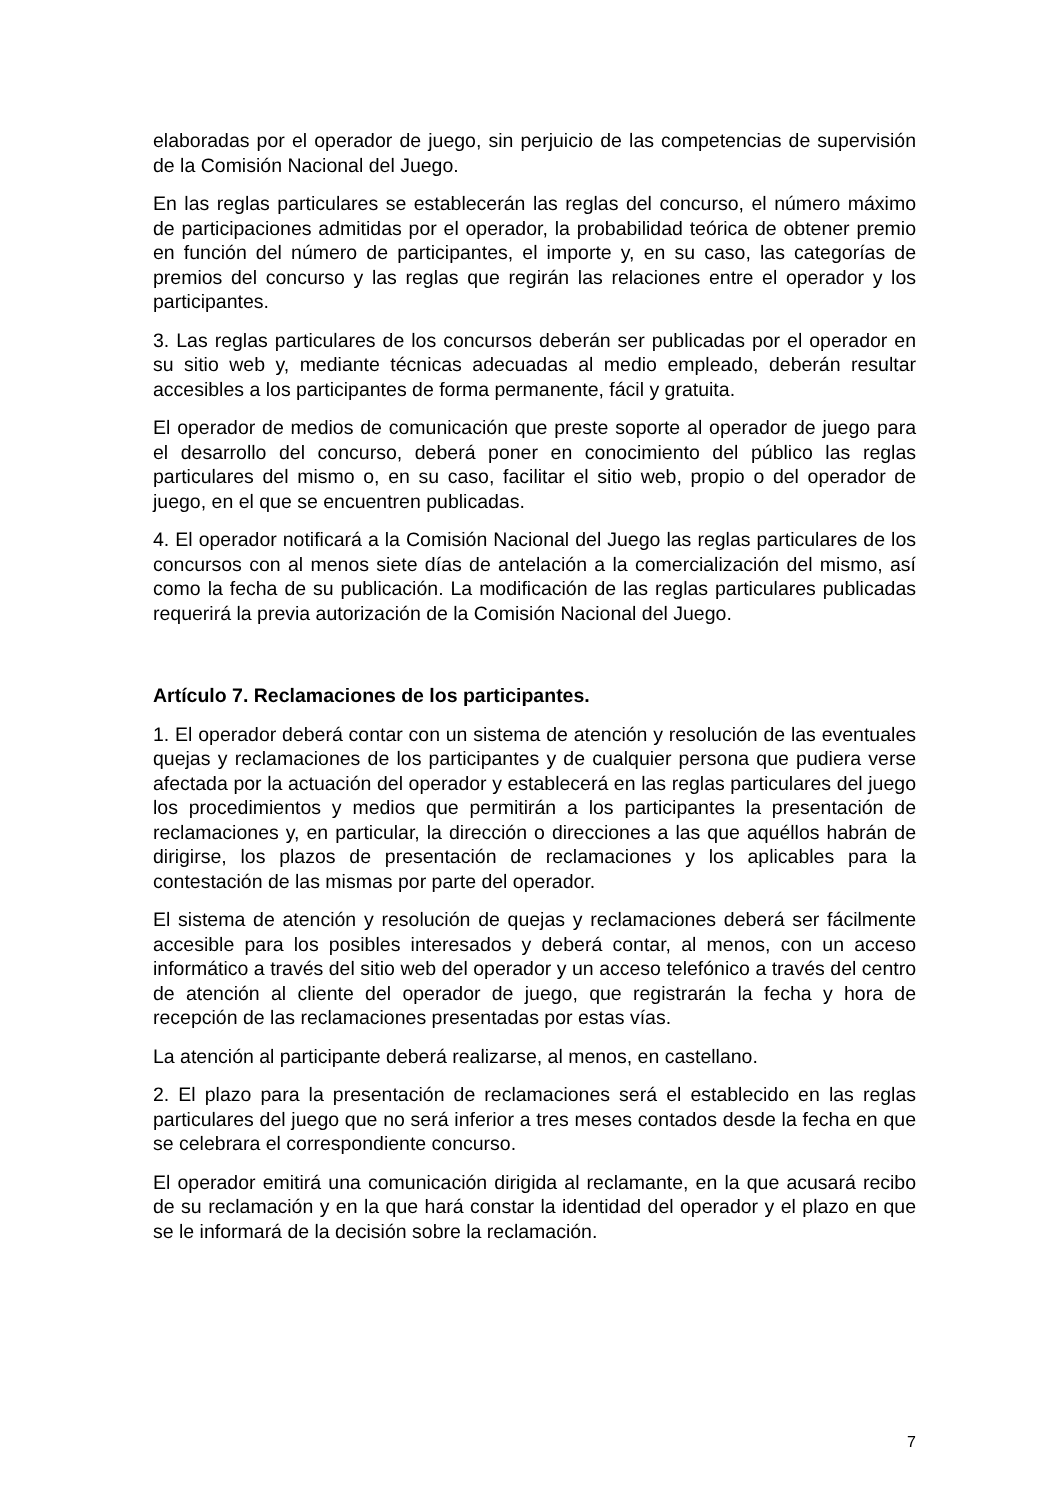elaboradas por el operador de juego, sin perjuicio de las competencias de supervisión de la Comisión Nacional del Juego.
En las reglas particulares se establecerán las reglas del concurso, el número máximo de participaciones admitidas por el operador, la probabilidad teórica de obtener premio en función del número de participantes, el importe y, en su caso, las categorías de premios del concurso y las reglas que regirán las relaciones entre el operador y los participantes.
3. Las reglas particulares de los concursos deberán ser publicadas por el operador en su sitio web y, mediante técnicas adecuadas al medio empleado, deberán resultar accesibles a los participantes de forma permanente, fácil y gratuita.
El operador de medios de comunicación que preste soporte al operador de juego para el desarrollo del concurso, deberá poner en conocimiento del público las reglas particulares del mismo o, en su caso, facilitar el sitio web, propio o del operador de juego, en el que se encuentren publicadas.
4. El operador notificará a la Comisión Nacional del Juego las reglas particulares de los concursos con al menos siete días de antelación a la comercialización del mismo, así como la fecha de su publicación. La modificación de las reglas particulares publicadas requerirá la previa autorización de la Comisión Nacional del Juego.
Artículo 7. Reclamaciones de los participantes.
1. El operador deberá contar con un sistema de atención y resolución de las eventuales quejas y reclamaciones de los participantes y de cualquier persona que pudiera verse afectada por la actuación del operador y establecerá en las reglas particulares del juego los procedimientos y medios que permitirán a los participantes la presentación de reclamaciones y, en particular, la dirección o direcciones a las que aquéllos habrán de dirigirse, los plazos de presentación de reclamaciones y los aplicables para la contestación de las mismas por parte del operador.
El sistema de atención y resolución de quejas y reclamaciones deberá ser fácilmente accesible para los posibles interesados y deberá contar, al menos, con un acceso informático a través del sitio web del operador y un acceso telefónico a través del centro de atención al cliente del operador de juego, que registrarán la fecha y hora de recepción de las reclamaciones presentadas por estas vías.
La atención al participante deberá realizarse, al menos, en castellano.
2. El plazo para la presentación de reclamaciones será el establecido en las reglas particulares del juego que no será inferior a tres meses contados desde la fecha en que se celebrara el correspondiente concurso.
El operador emitirá una comunicación dirigida al reclamante, en la que acusará recibo de su reclamación y en la que hará constar la identidad del operador y el plazo en que se le informará de la decisión sobre la reclamación.
7